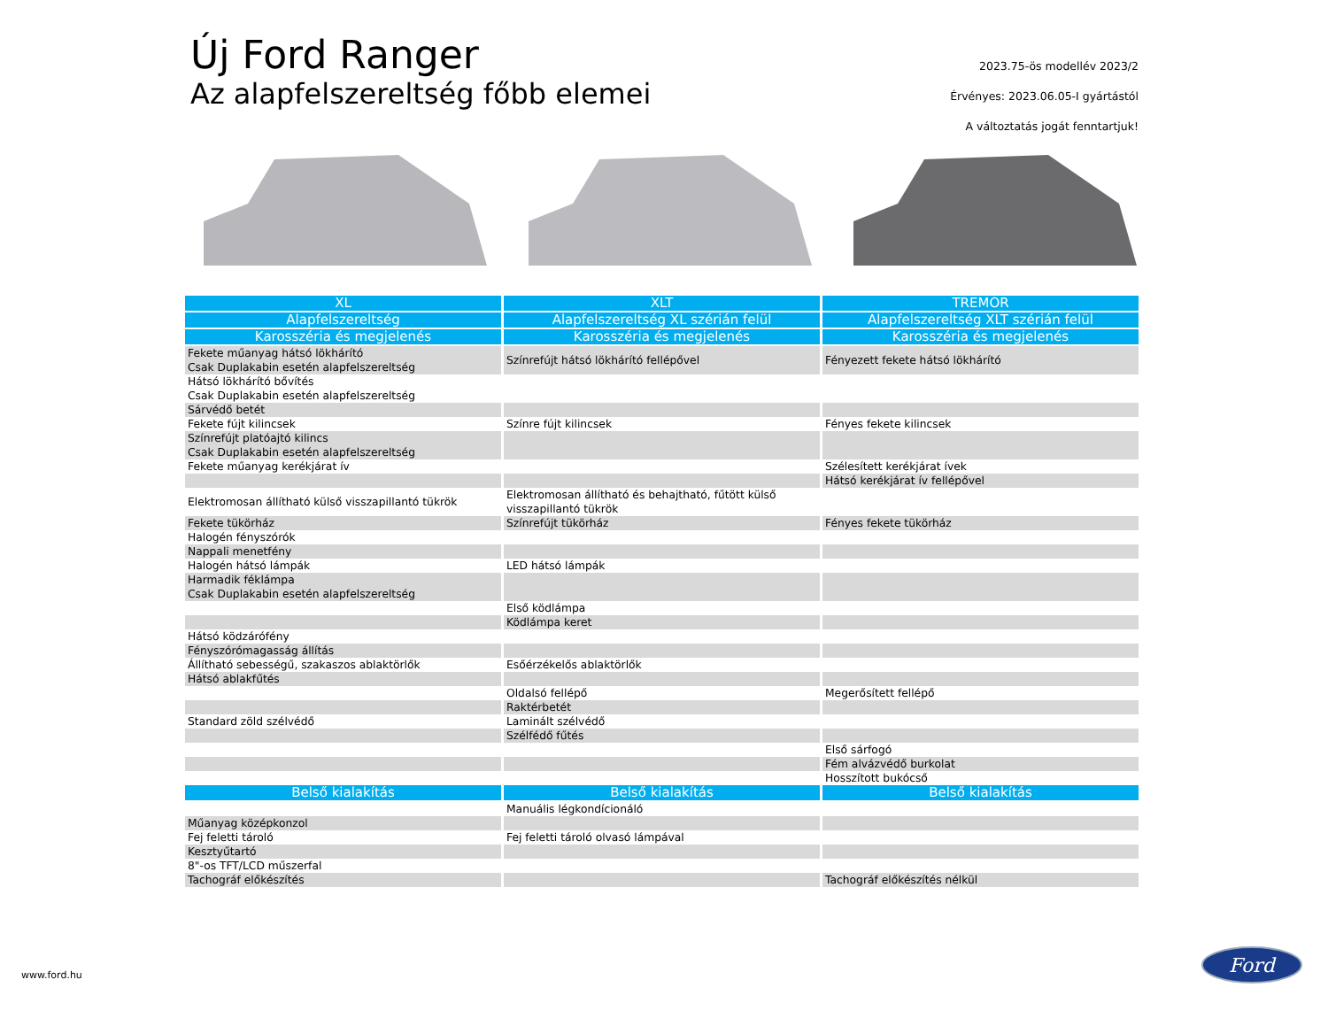Új Ford Ranger
Az alapfelszereltség főbb elemei
2023.75-ös modellév 2023/2
Érvényes: 2023.06.05-I gyártástól
A változtatás jogát fenntartjuk!
| XL | XLT | TREMOR |
| --- | --- | --- |
| Alapfelszereltség | Alapfelszereltség XL szérián felül | Alapfelszereltség XLT szérián felül |
| Karosszéria és megjelenés | Karosszéria és megjelenés | Karosszéria és megjelenés |
| Fekete műanyag hátsó lökhárító Csak Duplakabin esetén alapfelszereltség | Színrefújt hátsó lökhárító fellépővel | Fényezett fekete hátsó lökhárító |
| Hátsó lökhárító bővítés Csak Duplakabin esetén alapfelszereltség | | |
| Sárvédő betét | | |
| Fekete fújt kilincsek | Színre fújt kilincsek | Fényes fekete kilincsek |
| Színrefújt platóajtó kilincs Csak Duplakabin esetén alapfelszereltség | | |
| Fekete műanyag kerékjárat ív | | Szélesített kerékjárat ívek |
| | | Hátsó kerékjárat ív fellépővel |
| Elektromosan állítható külső visszapillantó tükrök | Elektromosan állítható és behajtható, fűtött külső visszapillantó tükrök | |
| Fekete tükörház | Színrefújt tükörház | Fényes fekete tükörház |
| Halogén fényszórók | | |
| Nappali menetfény | | |
| Halogén hátsó lámpák | LED hátsó lámpák | |
| Harmadik féklámpa Csak Duplakabin esetén alapfelszereltség | | |
| | Első ködlámpa | |
| | Ködlámpa keret | |
| Hátsó ködzárófény | | |
| Fényszórómagasság állítás | | |
| Állítható sebességű, szakaszos ablaktörlők | Esőérzékelős ablaktörlők | |
| Hátsó ablakfűtés | | |
| | Oldalsó fellépő | Megerősített fellépő |
| | Raktérbetét | |
| Standard zöld szélvédő | Laminált szélvédő | |
| | Szélfédő fűtés | |
| | | Első sárfogó |
| | | Fém alvázvédő burkolat |
| | | Hosszított bukócső |
| Belső kialakítás | Belső kialakítás | Belső kialakítás |
| | Manuális légkondícionáló | |
| Műanyag középkonzol | | |
| Fej feletti tároló | Fej feletti tároló olvasó lámpával | |
| Kesztyűtartó | | |
| 8"-os TFT/LCD műszerfal | | |
| Tachográf előkészítés | | Tachográf előkészítés nélkül |
www.ford.hu
Ford